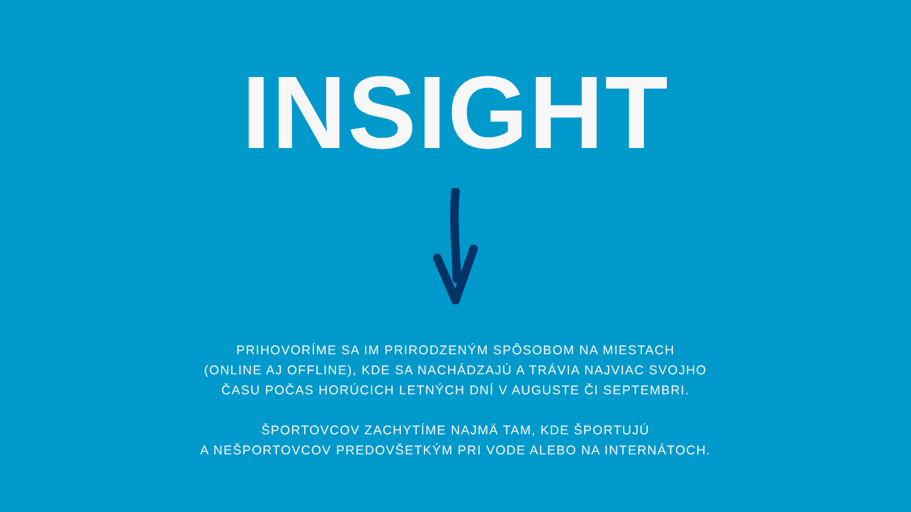INSIGHT
PRIHOVORÍME SA IM PRIRODZENÝM SPÔSOBOM NA MIESTACH
(ONLINE AJ OFFLINE), KDE SA NACHÁDZAJÚ A TRÁVIA NAJVIAC SVOJHO
ČASU POČAS HORÚCICH LETNÝCH DNÍ V AUGUSTE ČI SEPTEMBRI.
ŠPORTOVCOV ZACHYTÍME NAJMÄ TAM, KDE ŠPORTUJÚ
A NEŠPORTOVCOV PREDOVŠETKÝM PRI VODE ALEBO NA INTERNÁTOCH.